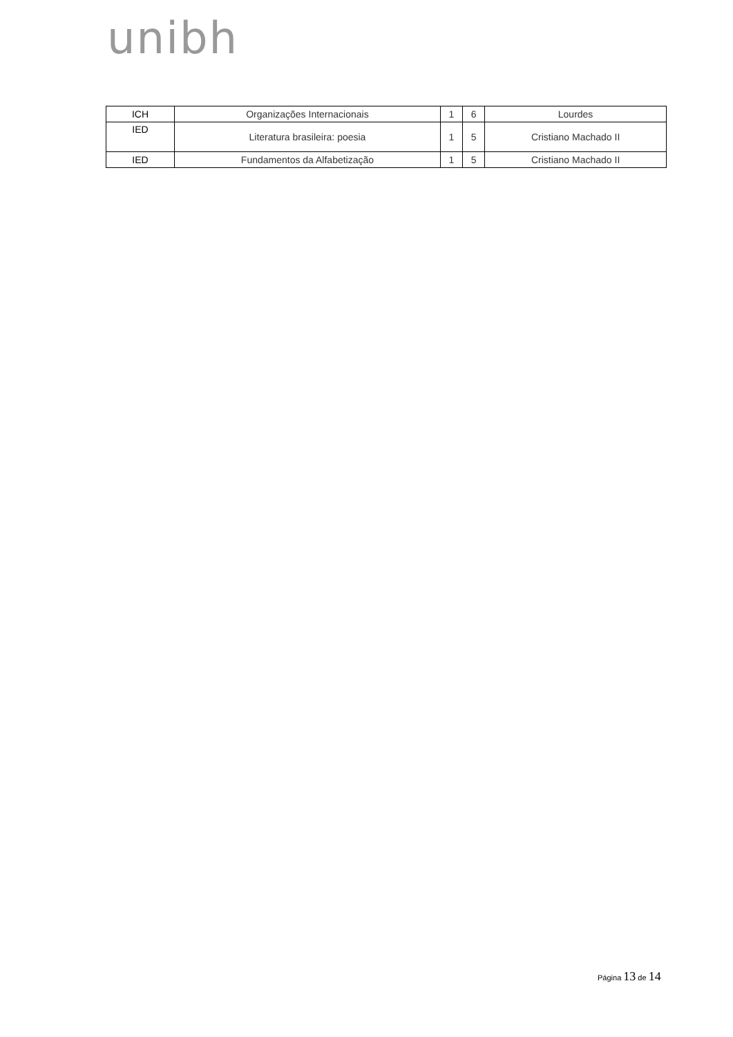unibh
| ICH | Organizações Internacionais | 1 | 6 | Lourdes |
| IED | Literatura brasileira: poesia | 1 | 5 | Cristiano Machado II |
| IED | Fundamentos da Alfabetização | 1 | 5 | Cristiano Machado II |
Página 13 de 14